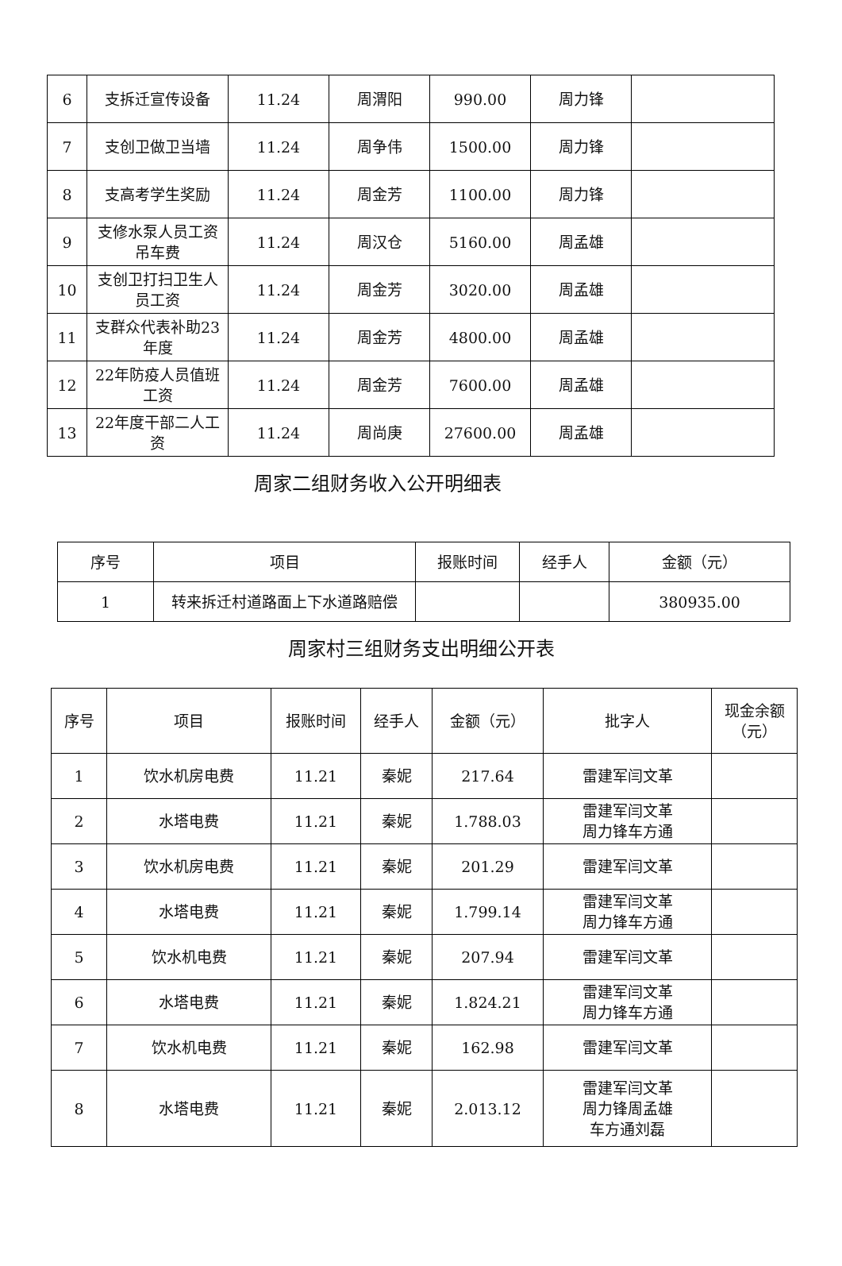| 6 | 支拆迁宣传设备 | 11.24 | 周渭阳 | 990.00 | 周力锋 | |
| 7 | 支创卫做卫当墙 | 11.24 | 周争伟 | 1500.00 | 周力锋 | |
| 8 | 支高考学生奖励 | 11.24 | 周金芳 | 1100.00 | 周力锋 | |
| 9 | 支修水泵人员工资吊车费 | 11.24 | 周汉仓 | 5160.00 | 周孟雄 | |
| 10 | 支创卫打扫卫生人员工资 | 11.24 | 周金芳 | 3020.00 | 周孟雄 | |
| 11 | 支群众代表补助23年度 | 11.24 | 周金芳 | 4800.00 | 周孟雄 | |
| 12 | 22年防疫人员值班工资 | 11.24 | 周金芳 | 7600.00 | 周孟雄 | |
| 13 | 22年度干部二人工资 | 11.24 | 周尚庚 | 27600.00 | 周孟雄 | |
周家二组财务收入公开明细表
| 序号 | 项目 | 报账时间 | 经手人 | 金额（元） |
| --- | --- | --- | --- | --- |
| 1 | 转来拆迁村道路面上下水道路赔偿 | | | 380935.00 |
周家村三组财务支出明细公开表
| 序号 | 项目 | 报账时间 | 经手人 | 金额（元） | 批字人 | 现金余额（元） |
| --- | --- | --- | --- | --- | --- | --- |
| 1 | 饮水机房电费 | 11.21 | 秦妮 | 217.64 | 雷建军闫文革 | |
| 2 | 水塔电费 | 11.21 | 秦妮 | 1.788.03 | 雷建军闫文革 周力锋车方通 | |
| 3 | 饮水机房电费 | 11.21 | 秦妮 | 201.29 | 雷建军闫文革 | |
| 4 | 水塔电费 | 11.21 | 秦妮 | 1.799.14 | 雷建军闫文革 周力锋车方通 | |
| 5 | 饮水机电费 | 11.21 | 秦妮 | 207.94 | 雷建军闫文革 | |
| 6 | 水塔电费 | 11.21 | 秦妮 | 1.824.21 | 雷建军闫文革 周力锋车方通 | |
| 7 | 饮水机电费 | 11.21 | 秦妮 | 162.98 | 雷建军闫文革 | |
| 8 | 水塔电费 | 11.21 | 秦妮 | 2.013.12 | 雷建军闫文革 周力锋周孟雄 车方通刘磊 | |